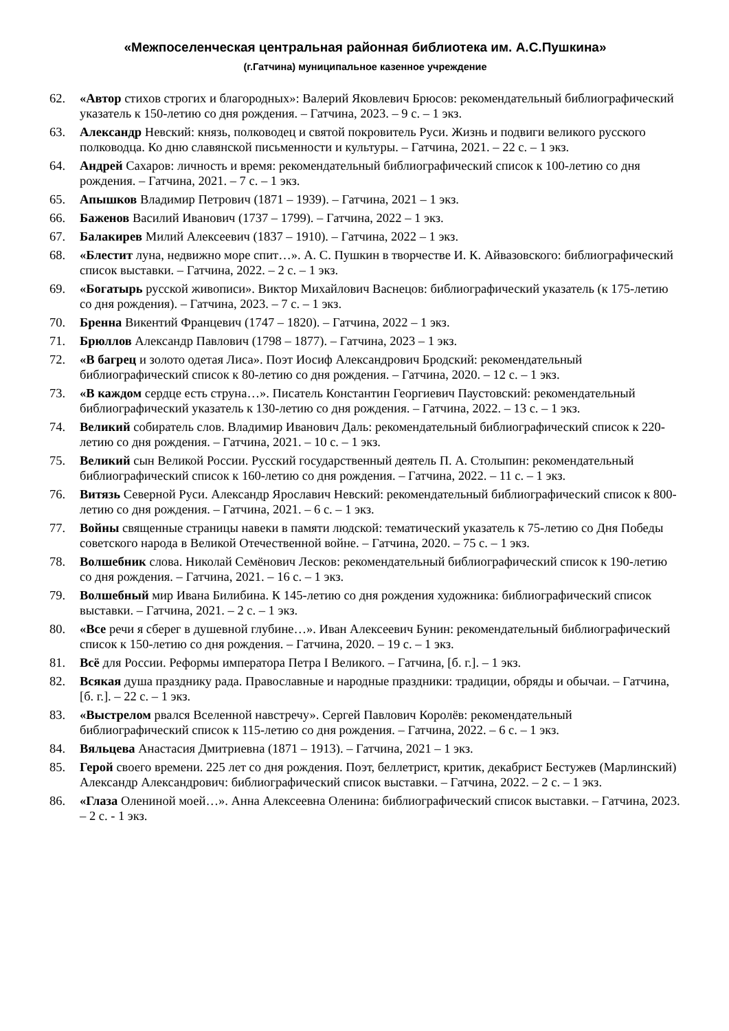«Межпоселенческая центральная районная библиотека им. А.С.Пушкина»
(г.Гатчина) муниципальное казенное учреждение
62. «Автор стихов строгих и благородных»: Валерий Яковлевич Брюсов: рекомендательный библиографический указатель к 150-летию со дня рождения. – Гатчина, 2023. – 9 с. – 1 экз.
63. Александр Невский: князь, полководец и святой покровитель Руси. Жизнь и подвиги великого русского полководца. Ко дню славянской письменности и культуры. – Гатчина, 2021. – 22 с. – 1 экз.
64. Андрей Сахаров: личность и время: рекомендательный библиографический список к 100-летию со дня рождения. – Гатчина, 2021. – 7 с. – 1 экз.
65. Апышков Владимир Петрович (1871 – 1939). – Гатчина, 2021 – 1 экз.
66. Баженов Василий Иванович (1737 – 1799). – Гатчина, 2022 – 1 экз.
67. Балакирев Милий Алексеевич (1837 – 1910). – Гатчина, 2022 – 1 экз.
68. «Блестит луна, недвижно море спит…». А. С. Пушкин в творчестве И. К. Айвазовского: библиографический список выставки. – Гатчина, 2022. – 2 с. – 1 экз.
69. «Богатырь русской живописи». Виктор Михайлович Васнецов: библиографический указатель (к 175-летию со дня рождения). – Гатчина, 2023. – 7 с. – 1 экз.
70. Бренна Викентий Францевич (1747 – 1820). – Гатчина, 2022 – 1 экз.
71. Брюллов Александр Павлович (1798 – 1877). – Гатчина, 2023 – 1 экз.
72. «В багрец и золото одетая Лиса». Поэт Иосиф Александрович Бродский: рекомендательный библиографический список к 80-летию со дня рождения. – Гатчина, 2020. – 12 с. – 1 экз.
73. «В каждом сердце есть струна…». Писатель Константин Георгиевич Паустовский: рекомендательный библиографический указатель к 130-летию со дня рождения. – Гатчина, 2022. – 13 с. – 1 экз.
74. Великий собиратель слов. Владимир Иванович Даль: рекомендательный библиографический список к 220-летию со дня рождения. – Гатчина, 2021. – 10 с. – 1 экз.
75. Великий сын Великой России. Русский государственный деятель П. А. Столыпин: рекомендательный библиографический список к 160-летию со дня рождения. – Гатчина, 2022. – 11 с. – 1 экз.
76. Витязь Северной Руси. Александр Ярославич Невский: рекомендательный библиографический список к 800-летию со дня рождения. – Гатчина, 2021. – 6 с. – 1 экз.
77. Войны священные страницы навеки в памяти людской: тематический указатель к 75-летию со Дня Победы советского народа в Великой Отечественной войне. – Гатчина, 2020. – 75 с. – 1 экз.
78. Волшебник слова. Николай Семёнович Лесков: рекомендательный библиографический список к 190-летию со дня рождения. – Гатчина, 2021. – 16 с. – 1 экз.
79. Волшебный мир Ивана Билибина. К 145-летию со дня рождения художника: библиографический список выставки. – Гатчина, 2021. – 2 с. – 1 экз.
80. «Все речи я сберег в душевной глубине…». Иван Алексеевич Бунин: рекомендательный библиографический список к 150-летию со дня рождения. – Гатчина, 2020. – 19 с. – 1 экз.
81. Всё для России. Реформы императора Петра I Великого. – Гатчина, [б. г.]. – 1 экз.
82. Всякая душа празднику рада. Православные и народные праздники: традиции, обряды и обычаи. – Гатчина, [б. г.]. – 22 с. – 1 экз.
83. «Выстрелом рвался Вселенной навстречу». Сергей Павлович Королёв: рекомендательный библиографический список к 115-летию со дня рождения. – Гатчина, 2022. – 6 с. – 1 экз.
84. Вяльцева Анастасия Дмитриевна (1871 – 1913). – Гатчина, 2021 – 1 экз.
85. Герой своего времени. 225 лет со дня рождения. Поэт, беллетрист, критик, декабрист Бестужев (Марлинский) Александр Александрович: библиографический список выставки. – Гатчина, 2022. – 2 с. – 1 экз.
86. «Глаза Олениной моей…». Анна Алексеевна Оленина: библиографический список выставки. – Гатчина, 2023. – 2 с. - 1 экз.